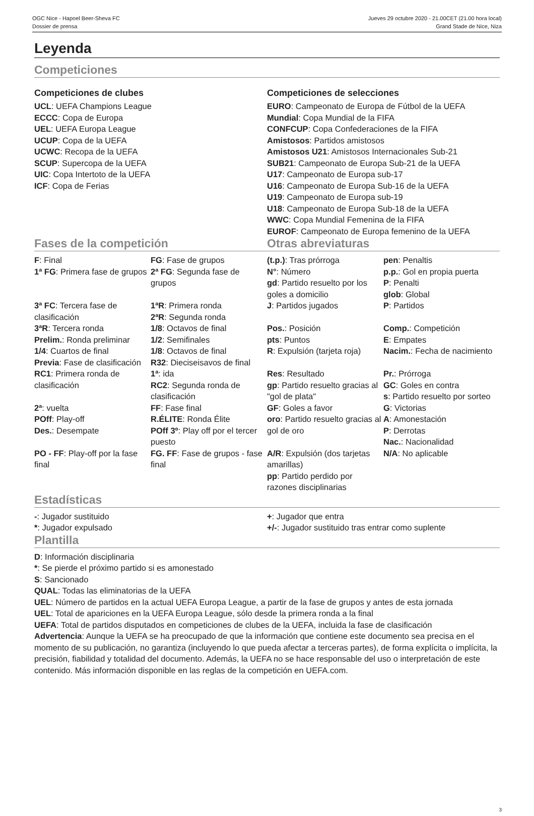OGC Nice - Hapoel Beer-Sheva FC Jueves 29 octubre 2020 - 21.00CET (21.00 hora local)
Dossier de prensa Grand Stade de Nice, Niza
Leyenda
Competiciones
Competiciones de clubes
UCL: UEFA Champions League
ECCC: Copa de Europa
UEL: UEFA Europa League
UCUP: Copa de la UEFA
UCWC: Recopa de la UEFA
SCUP: Supercopa de la UEFA
UIC: Copa Intertoto de la UEFA
ICF: Copa de Ferias
Competiciones de selecciones
EURO: Campeonato de Europa de Fútbol de la UEFA
Mundial: Copa Mundial de la FIFA
CONFCUP: Copa Confederaciones de la FIFA
Amistosos: Partidos amistosos
Amistosos U21: Amistosos Internacionales Sub-21
SUB21: Campeonato de Europa Sub-21 de la UEFA
U17: Campeonato de Europa sub-17
U16: Campeonato de Europa Sub-16 de la UEFA
U19: Campeonato de Europa sub-19
U18: Campeonato de Europa Sub-18 de la UEFA
WWC: Copa Mundial Femenina de la FIFA
EUROF: Campeonato de Europa femenino de la UEFA
Fases de la competición Otras abreviaturas
| F : Final | FG : Fase de grupos | (t.p.) : Tras prórroga | pen : Penaltis |
| 1ª FG : Primera fase de grupos | 2ª FG : Segunda fase de grupos | N° : Número gd : Partido resuelto por los goles a domicilio | p.p. : Gol en propia puerta P : Penalti glob : Global |
| 3ª FC : Tercera fase de clasificación | 1ªR : Primera ronda 2ªR : Segunda ronda | J : Partidos jugados | P : Partidos |
| 3ªR : Tercera ronda | 1/8 : Octavos de final | Pos. : Posición | Comp. : Competición |
| Prelim. : Ronda preliminar | 1/2 : Semifinales | pts : Puntos | E : Empates |
| 1/4 : Cuartos de final Previa : Fase de clasificación | 1/8 : Octavos de final R32 : Dieciseisavos de final | R : Expulsión (tarjeta roja) | Nacim. : Fecha de nacimiento |
| RC1 : Primera ronda de clasificación | 1ª : ida RC2 : Segunda ronda de clasificación | Res : Resultado gp : Partido resuelto gracias al "gol de plata" | Pr. : Prórroga GC : Goles en contra s : Partido resuelto por sorteo |
| 2ª : vuelta | FF : Fase final | GF : Goles a favor | G : Victorias |
| POff : Play-off Des. : Desempate | R.ÉLITE : Ronda Élite POff 3º : Play off por el tercer puesto | oro : Partido resuelto gracias al gol de oro | A : Amonestación P : Derrotas Nac. : Nacionalidad |
| PO - FF : Play-off por la fase final | FG. FF : Fase de grupos - fase final | A/R : Expulsión (dos tarjetas amarillas) pp : Partido perdido por razones disciplinarias | N/A : No aplicable |
Estadísticas
-: Jugador sustituido
*: Jugador expulsado
+: Jugador que entra
+/-: Jugador sustituido tras entrar como suplente
Plantilla
D: Información disciplinaria
*: Se pierde el próximo partido si es amonestado
S: Sancionado
QUAL: Todas las eliminatorias de la UEFA
UEL: Número de partidos en la actual UEFA Europa League, a partir de la fase de grupos y antes de esta jornada
UEL: Total de apariciones en la UEFA Europa League, sólo desde la primera ronda a la final
UEFA: Total de partidos disputados en competiciones de clubes de la UEFA, incluida la fase de clasificación
Advertencia: Aunque la UEFA se ha preocupado de que la información que contiene este documento sea precisa en el momento de su publicación, no garantiza (incluyendo lo que pueda afectar a terceras partes), de forma explícita o implícita, la precisión, fiabilidad y totalidad del documento. Además, la UEFA no se hace responsable del uso o interpretación de este contenido. Más información disponible en las reglas de la competición en UEFA.com.
3